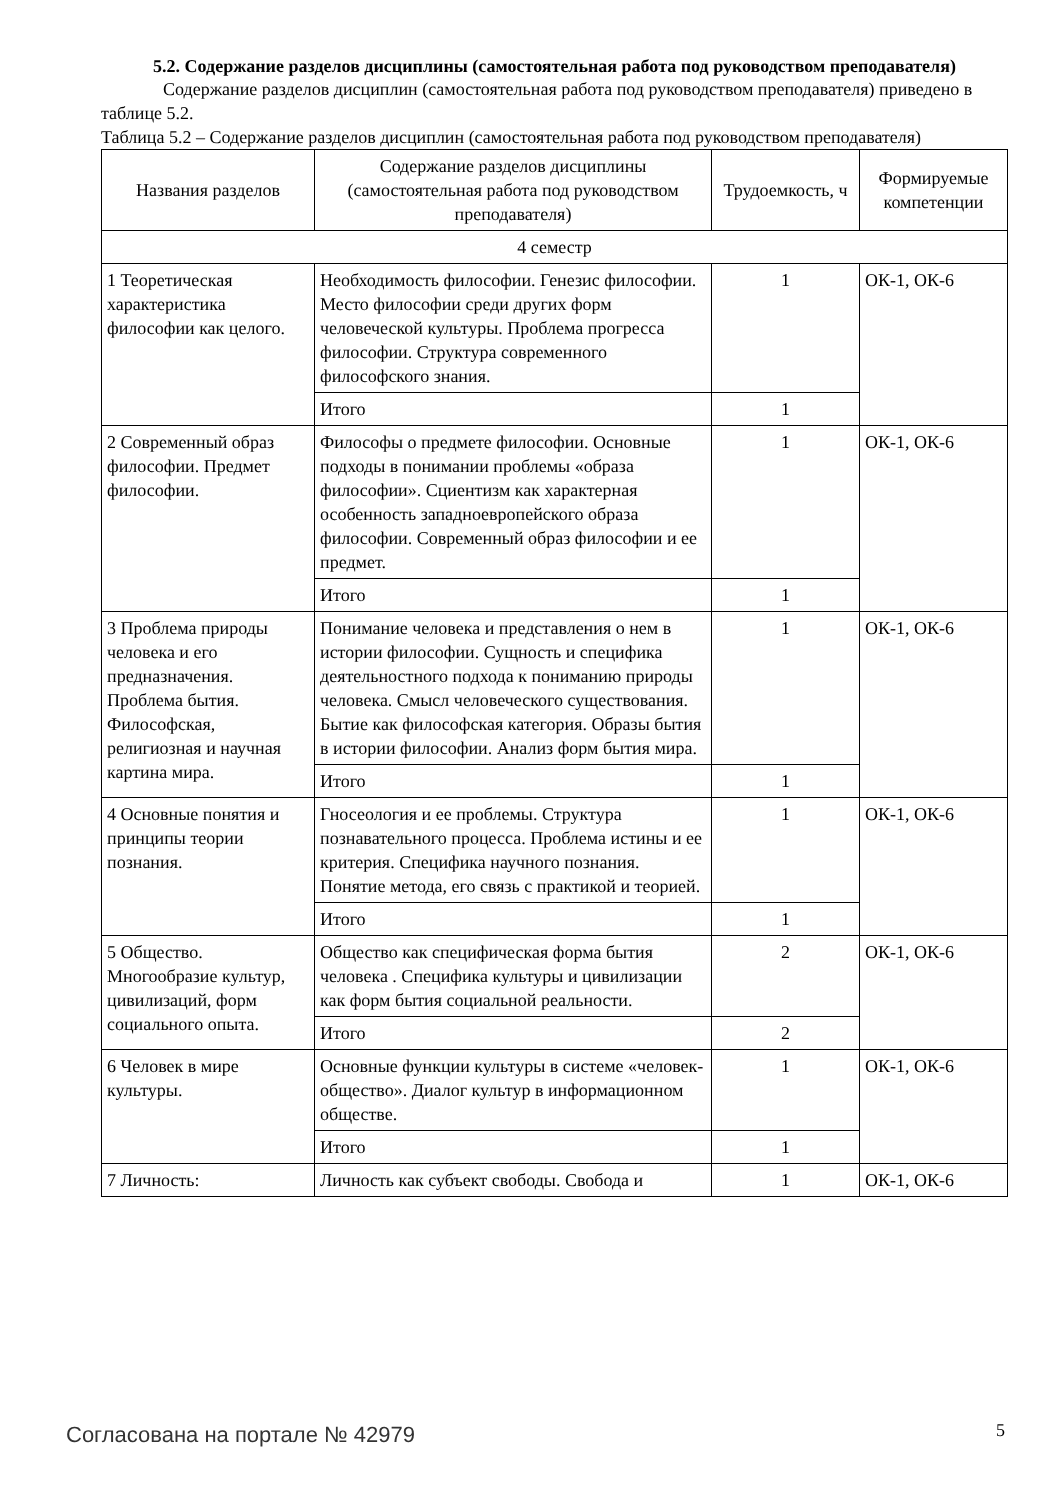5.2. Содержание разделов дисциплины (самостоятельная работа под руководством преподавателя)
Содержание разделов дисциплин (самостоятельная работа под руководством преподавателя) приведено в таблице 5.2.
Таблица 5.2 – Содержание разделов дисциплин (самостоятельная работа под руководством преподавателя)
| Названия разделов | Содержание разделов дисциплины (самостоятельная работа под руководством преподавателя) | Трудоемкость, ч | Формируемые компетенции |
| --- | --- | --- | --- |
| 4 семестр | | | |
| 1 Теоретическая характеристика философии как целого. | Необходимость философии. Генезис философии. Место философии среди других форм человеческой культуры. Проблема прогресса философии. Структура современного философского знания. | 1 | ОК-1, ОК-6 |
| | Итого | 1 | |
| 2 Современный образ философии. Предмет философии. | Философы о предмете философии. Основные подходы в понимании проблемы «образа философии». Сциентизм как характерная особенность западноевропейского образа философии. Современный образ философии и ее предмет. | 1 | ОК-1, ОК-6 |
| | Итого | 1 | |
| 3 Проблема природы человека и его предназначения. Проблема бытия. Философская, религиозная и научная картина мира. | Понимание человека и представления о нем в истории философии. Сущность и специфика деятельностного подхода к пониманию природы человека. Смысл человеческого существования. Бытие как философская категория. Образы бытия в истории философии. Анализ форм бытия мира. | 1 | ОК-1, ОК-6 |
| | Итого | 1 | |
| 4 Основные понятия и принципы теории познания. | Гносеология и ее проблемы. Структура познавательного процесса. Проблема истины и ее критерия. Специфика научного познания. Понятие метода, его связь с практикой и теорией. | 1 | ОК-1, ОК-6 |
| | Итого | 1 | |
| 5 Общество. Многообразие культур, цивилизаций, форм социального опыта. | Общество как специфическая форма бытия человека . Специфика культуры и цивилизации как форм бытия социальной реальности. | 2 | ОК-1, ОК-6 |
| | Итого | 2 | |
| 6 Человек в мире культуры. | Основные функции культуры в системе «человек-общество». Диалог культур в информационном обществе. | 1 | ОК-1, ОК-6 |
| | Итого | 1 | |
| 7 Личность: | Личность как субъект свободы. Свобода и | 1 | ОК-1, ОК-6 |
Согласована на портале № 42979 5